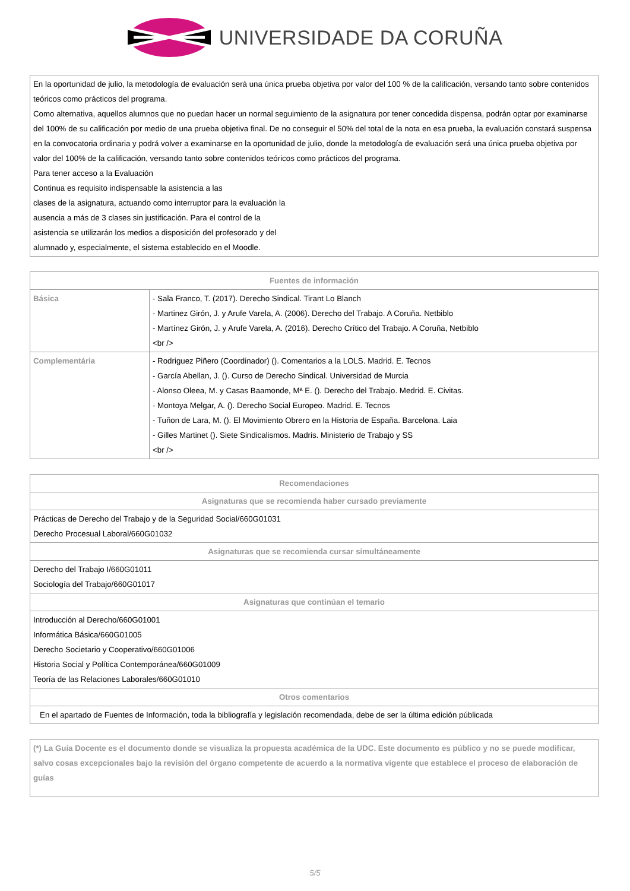UNIVERSIDADE DA CORUÑA
| En la oportunidad de julio, la metodología de evaluación será una única prueba objetiva por valor del 100 % de la calificación, versando tanto sobre contenidos teóricos como prácticos del programa. Como alternativa, aquellos alumnos que no puedan hacer un normal seguimiento de la asignatura por tener concedida dispensa, podrán optar por examinarse del 100% de su calificación por medio de una prueba objetiva final. De no conseguir el 50% del total de la nota en esa prueba, la evaluación constará suspensa en la convocatoria ordinaria y podrá volver a examinarse en la oportunidad de julio, donde la metodología de evaluación será una única prueba objetiva por valor del 100% de la calificación, versando tanto sobre contenidos teóricos como prácticos del programa. Para tener acceso a la Evaluación Continua es requisito indispensable la asistencia a las clases de la asignatura, actuando como interruptor para la evaluación la ausencia a más de 3 clases sin justificación. Para el control de la asistencia se utilizarán los medios a disposición del profesorado y del alumnado y, especialmente, el sistema establecido en el Moodle. |
| Fuentes de información | |
| --- | --- |
| Básica | - Sala Franco, T. (2017). Derecho Sindical. Tirant Lo Blanch - Martinez Girón, J. y Arufe Varela, A. (2006). Derecho del Trabajo. A Coruña. Netbiblo - Martínez Girón, J. y Arufe Varela, A. (2016). Derecho Crítico del Trabajo. A Coruña, Netbiblo <br /> |
| Complementária | - Rodriguez Piñero (Coordinador) (). Comentarios a la LOLS. Madrid. E. Tecnos - García Abellan, J. (). Curso de Derecho Sindical. Universidad de Murcia - Alonso Oleea, M. y Casas Baamonde, Mª E. (). Derecho del Trabajo. Medrid. E. Civitas. - Montoya Melgar, A. (). Derecho Social Europeo. Madrid. E. Tecnos - Tuñon de Lara, M. (). El Movimiento Obrero en la Historia de España. Barcelona. Laia - Gilles Martinet (). Siete Sindicalismos. Madris. Ministerio de Trabajo y SS <br /> |
| Recomendaciones |
| --- |
| Asignaturas que se recomienda haber cursado previamente |
| Prácticas de Derecho del Trabajo y de la Seguridad Social/660G01031 Derecho Procesual Laboral/660G01032 |
| Asignaturas que se recomienda cursar simultáneamente |
| Derecho del Trabajo I/660G01011 Sociología del Trabajo/660G01017 |
| Asignaturas que continúan el temario |
| Introducción al Derecho/660G01001 Informática Básica/660G01005 Derecho Societario y Cooperativo/660G01006 Historia Social y Política Contemporánea/660G01009 Teoría de las Relaciones Laborales/660G01010 |
| Otros comentarios |
| En el apartado de Fuentes de Información, toda la bibliografía y legislación recomendada, debe de ser la última edición públicada |
| (*) La Guía Docente es el documento donde se visualiza la propuesta académica de la UDC. Este documento es público y no se puede modificar, salvo cosas excepcionales bajo la revisión del órgano competente de acuerdo a la normativa vigente que establece el proceso de elaboración de guías |
5/5